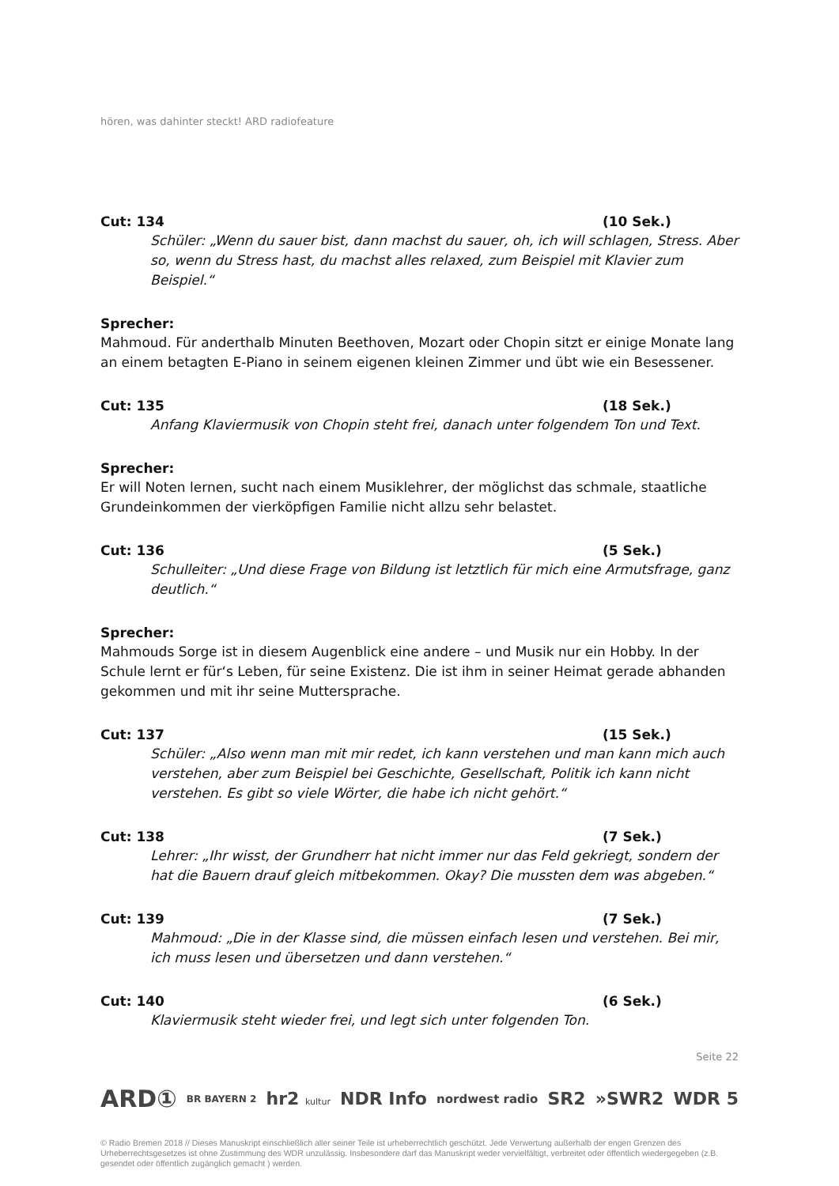hören, was dahinter steckt! ARD radiofeature
Cut: 134 (10 Sek.)
Schüler: „Wenn du sauer bist, dann machst du sauer, oh, ich will schlagen, Stress. Aber so, wenn du Stress hast, du machst alles relaxed, zum Beispiel mit Klavier zum Beispiel.“
Sprecher:
Mahmoud. Für anderthalb Minuten Beethoven, Mozart oder Chopin sitzt er einige Monate lang an einem betagten E-Piano in seinem eigenen kleinen Zimmer und übt wie ein Besessener.
Cut: 135 (18 Sek.)
Anfang Klaviermusik von Chopin steht frei, danach unter folgendem Ton und Text.
Sprecher:
Er will Noten lernen, sucht nach einem Musiklehrer, der möglichst das schmale, staatliche Grundeinkommen der vierköpfigen Familie nicht allzu sehr belastet.
Cut: 136 (5 Sek.)
Schulleiter: „Und diese Frage von Bildung ist letztlich für mich eine Armutsfrage, ganz deutlich.“
Sprecher:
Mahmouds Sorge ist in diesem Augenblick eine andere – und Musik nur ein Hobby. In der Schule lernt er für‘s Leben, für seine Existenz. Die ist ihm in seiner Heimat gerade abhanden gekommen und mit ihr seine Muttersprache.
Cut: 137 (15 Sek.)
Schüler: „Also wenn man mit mir redet, ich kann verstehen und man kann mich auch verstehen, aber zum Beispiel bei Geschichte, Gesellschaft, Politik ich kann nicht verstehen. Es gibt so viele Wörter, die habe ich nicht gehört.“
Cut: 138 (7 Sek.)
Lehrer: „Ihr wisst, der Grundherr hat nicht immer nur das Feld gekriegt, sondern der hat die Bauern drauf gleich mitbekommen. Okay? Die mussten dem was abgeben.“
Cut: 139 (7 Sek.)
Mahmoud: „Die in der Klasse sind, die müssen einfach lesen und verstehen. Bei mir, ich muss lesen und übersetzen und dann verstehen.“
Cut: 140 (6 Sek.)
Klaviermusik steht wieder frei, und legt sich unter folgenden Ton.
Seite 22
ARD① BR BAYERN 2 hr2 kultur NDR Info nordwest radio SR2 »SWR2 WDR 5
© Radio Bremen 2018 // Dieses Manuskript einschließlich aller seiner Teile ist urheberrechtlich geschützt. Jede Verwertung außerhalb der engen Grenzen des Urheberrechtsgesetzes ist ohne Zustimmung des WDR unzulässig. Insbesondere darf das Manuskript weder vervielfältigt, verbreitet oder öffentlich wiedergegeben (z.B. gesendet oder öffentlich zugänglich gemacht ) werden.